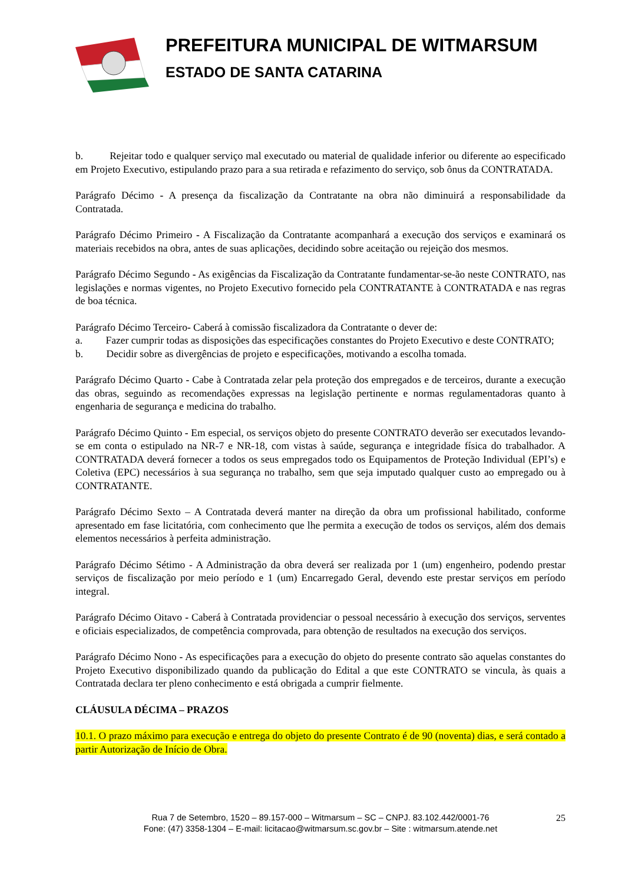PREFEITURA MUNICIPAL DE WITMARSUM
ESTADO DE SANTA CATARINA
b. Rejeitar todo e qualquer serviço mal executado ou material de qualidade inferior ou diferente ao especificado em Projeto Executivo, estipulando prazo para a sua retirada e refazimento do serviço, sob ônus da CONTRATADA.
Parágrafo Décimo - A presença da fiscalização da Contratante na obra não diminuirá a responsabilidade da Contratada.
Parágrafo Décimo Primeiro - A Fiscalização da Contratante acompanhará a execução dos serviços e examinará os materiais recebidos na obra, antes de suas aplicações, decidindo sobre aceitação ou rejeição dos mesmos.
Parágrafo Décimo Segundo - As exigências da Fiscalização da Contratante fundamentar-se-ão neste CONTRATO, nas legislações e normas vigentes, no Projeto Executivo fornecido pela CONTRATANTE à CONTRATADA e nas regras de boa técnica.
Parágrafo Décimo Terceiro- Caberá à comissão fiscalizadora da Contratante o dever de:
a. Fazer cumprir todas as disposições das especificações constantes do Projeto Executivo e deste CONTRATO;
b. Decidir sobre as divergências de projeto e especificações, motivando a escolha tomada.
Parágrafo Décimo Quarto - Cabe à Contratada zelar pela proteção dos empregados e de terceiros, durante a execução das obras, seguindo as recomendações expressas na legislação pertinente e normas regulamentadoras quanto à engenharia de segurança e medicina do trabalho.
Parágrafo Décimo Quinto - Em especial, os serviços objeto do presente CONTRATO deverão ser executados levando-se em conta o estipulado na NR-7 e NR-18, com vistas à saúde, segurança e integridade física do trabalhador. A CONTRATADA deverá fornecer a todos os seus empregados todo os Equipamentos de Proteção Individual (EPI’s) e Coletiva (EPC) necessários à sua segurança no trabalho, sem que seja imputado qualquer custo ao empregado ou à CONTRATANTE.
Parágrafo Décimo Sexto – A Contratada deverá manter na direção da obra um profissional habilitado, conforme apresentado em fase licitatória, com conhecimento que lhe permita a execução de todos os serviços, além dos demais elementos necessários à perfeita administração.
Parágrafo Décimo Sétimo - A Administração da obra deverá ser realizada por 1 (um) engenheiro, podendo prestar serviços de fiscalização por meio período e 1 (um) Encarregado Geral, devendo este prestar serviços em período integral.
Parágrafo Décimo Oitavo - Caberá à Contratada providenciar o pessoal necessário à execução dos serviços, serventes e oficiais especializados, de competência comprovada, para obtenção de resultados na execução dos serviços.
Parágrafo Décimo Nono - As especificações para a execução do objeto do presente contrato são aquelas constantes do Projeto Executivo disponibilizado quando da publicação do Edital a que este CONTRATO se vincula, às quais a Contratada declara ter pleno conhecimento e está obrigada a cumprir fielmente.
CLÁUSULA DÉCIMA – PRAZOS
10.1. O prazo máximo para execução e entrega do objeto do presente Contrato é de 90 (noventa) dias, e será contado a partir Autorização de Início de Obra.
25 Rua 7 de Setembro, 1520 – 89.157-000 – Witmarsum – SC – CNPJ. 83.102.442/0001-76
Fone: (47) 3358-1304 – E-mail: licitacao@witmarsum.sc.gov.br – Site : witmarsum.atende.net